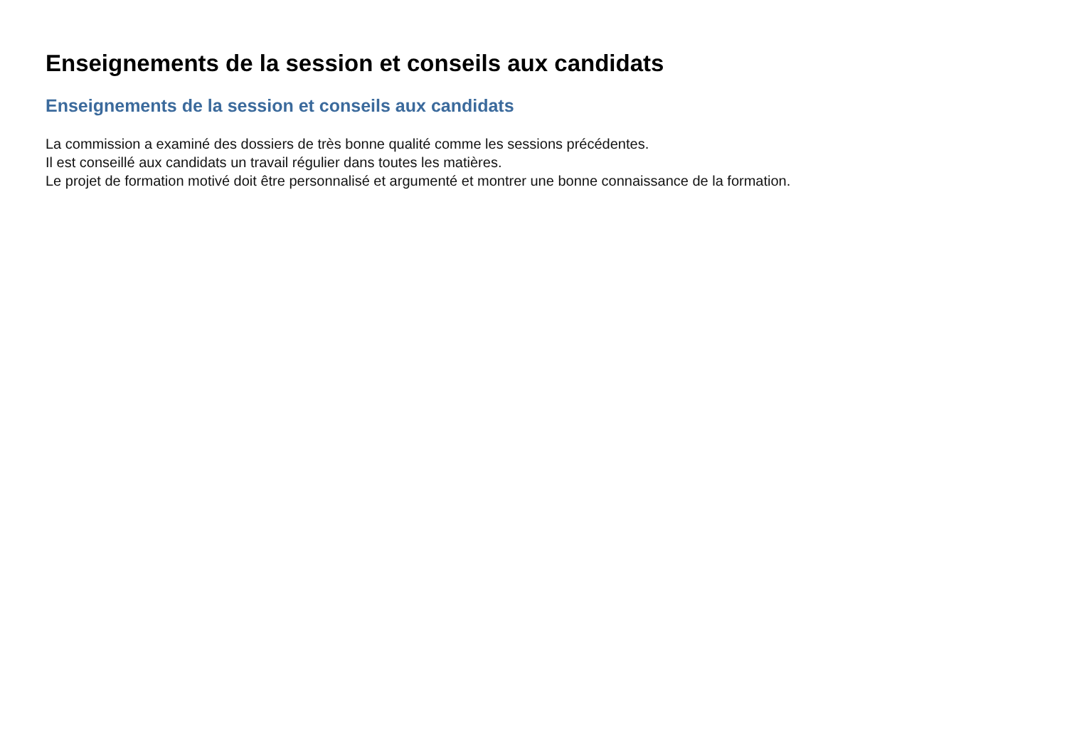Enseignements de la session et conseils aux candidats
Enseignements de la session et conseils aux candidats
La commission a examiné des dossiers de très bonne qualité comme les sessions précédentes.
Il est conseillé aux candidats un travail régulier dans toutes les matières.
Le projet de formation motivé doit être personnalisé et argumenté et montrer une bonne connaissance de la formation.